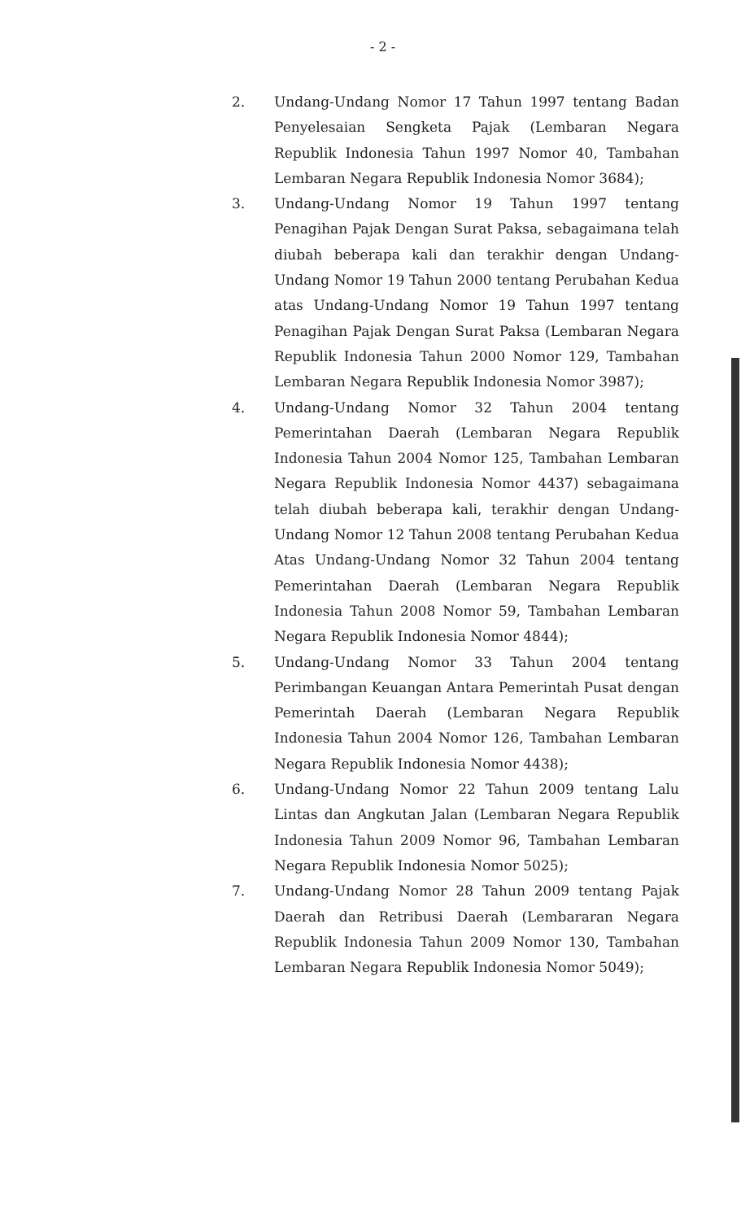- 2 -
2. Undang-Undang Nomor 17 Tahun 1997 tentang Badan Penyelesaian Sengketa Pajak (Lembaran Negara Republik Indonesia Tahun 1997 Nomor 40, Tambahan Lembaran Negara Republik Indonesia Nomor 3684);
3. Undang-Undang Nomor 19 Tahun 1997 tentang Penagihan Pajak Dengan Surat Paksa, sebagaimana telah diubah beberapa kali dan terakhir dengan Undang-Undang Nomor 19 Tahun 2000 tentang Perubahan Kedua atas Undang-Undang Nomor 19 Tahun 1997 tentang Penagihan Pajak Dengan Surat Paksa (Lembaran Negara Republik Indonesia Tahun 2000 Nomor 129, Tambahan Lembaran Negara Republik Indonesia Nomor 3987);
4. Undang-Undang Nomor 32 Tahun 2004 tentang Pemerintahan Daerah (Lembaran Negara Republik Indonesia Tahun 2004 Nomor 125, Tambahan Lembaran Negara Republik Indonesia Nomor 4437) sebagaimana telah diubah beberapa kali, terakhir dengan Undang-Undang Nomor 12 Tahun 2008 tentang Perubahan Kedua Atas Undang-Undang Nomor 32 Tahun 2004 tentang Pemerintahan Daerah (Lembaran Negara Republik Indonesia Tahun 2008 Nomor 59, Tambahan Lembaran Negara Republik Indonesia Nomor 4844);
5. Undang-Undang Nomor 33 Tahun 2004 tentang Perimbangan Keuangan Antara Pemerintah Pusat dengan Pemerintah Daerah (Lembaran Negara Republik Indonesia Tahun 2004 Nomor 126, Tambahan Lembaran Negara Republik Indonesia Nomor 4438);
6. Undang-Undang Nomor 22 Tahun 2009 tentang Lalu Lintas dan Angkutan Jalan (Lembaran Negara Republik Indonesia Tahun 2009 Nomor 96, Tambahan Lembaran Negara Republik Indonesia Nomor 5025);
7. Undang-Undang Nomor 28 Tahun 2009 tentang Pajak Daerah dan Retribusi Daerah (Lembararan Negara Republik Indonesia Tahun 2009 Nomor 130, Tambahan Lembaran Negara Republik Indonesia Nomor 5049);